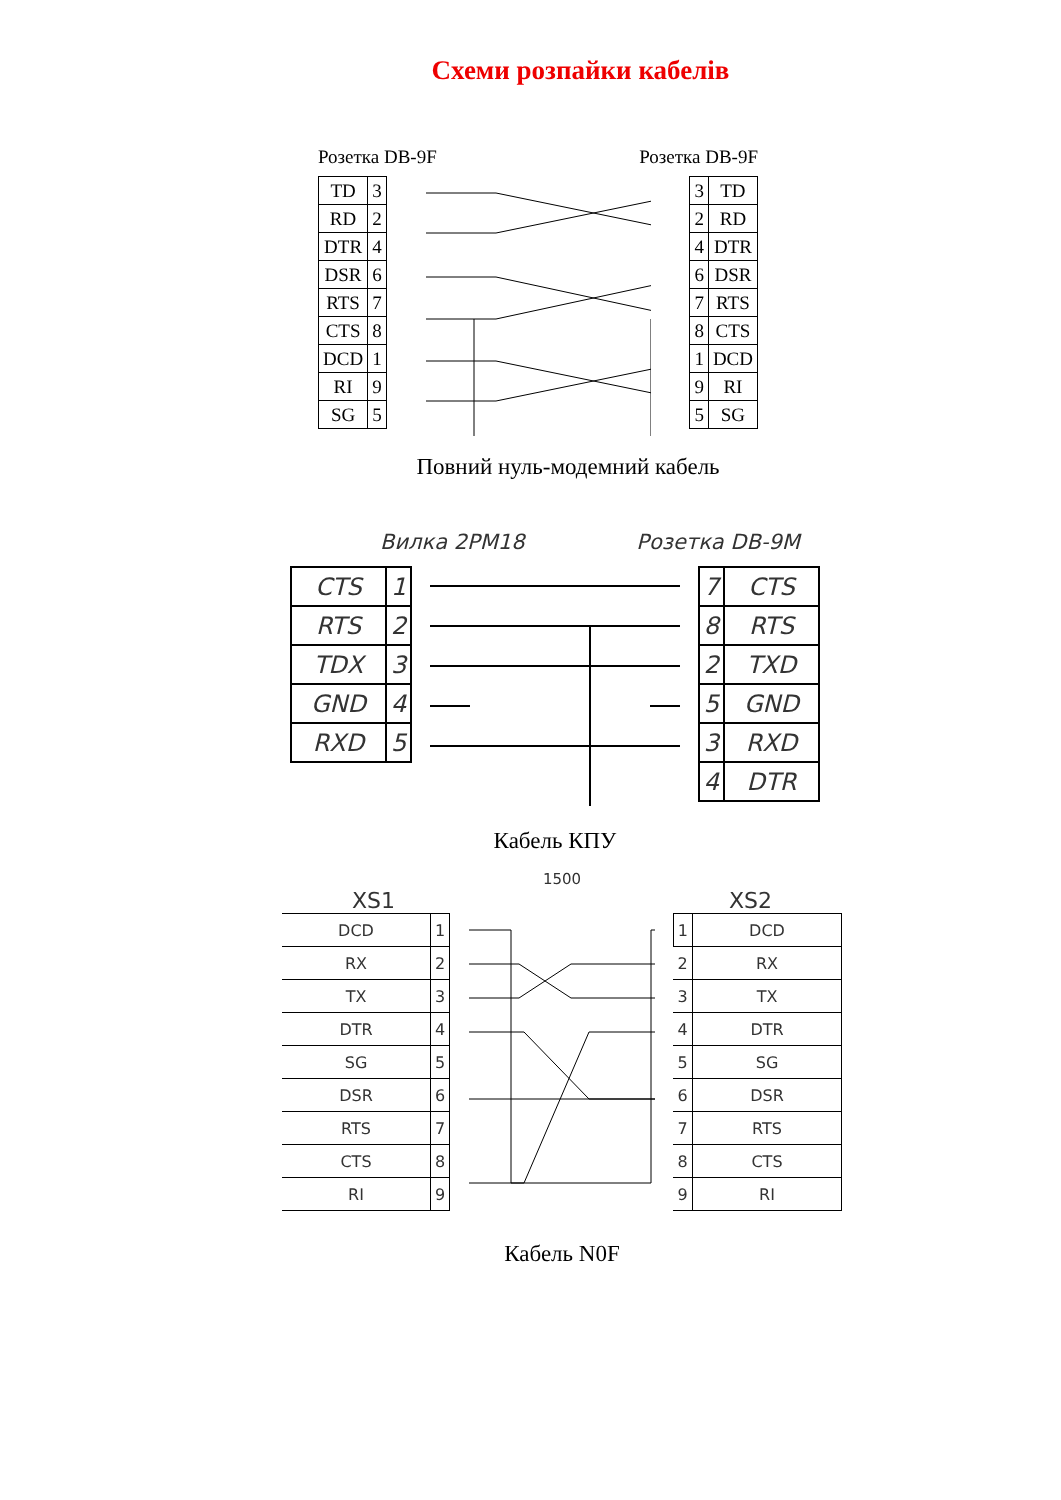Схеми розпайки кабелів
Розетка DB-9F Розетка DB-9F
| TD | 3 |
| RD | 2 |
| DTR | 4 |
| DSR | 6 |
| RTS | 7 |
| CTS | 8 |
| DCD | 1 |
| RI | 9 |
| SG | 5 |
| 3 | TD |
| 2 | RD |
| 4 | DTR |
| 6 | DSR |
| 7 | RTS |
| 8 | CTS |
| 1 | DCD |
| 9 | RI |
| 5 | SG |
Повний нуль-модемний кабель
Вилка 2PM18 Розетка DB-9M
| CTS | 1 |
| RTS | 2 |
| TDX | 3 |
| GND | 4 |
| RXD | 5 |
| 7 | CTS |
| 8 | RTS |
| 2 | TXD |
| 5 | GND |
| 3 | RXD |
| 4 | DTR |
Кабель КПУ
XS1 1500 XS2
| DCD | 1 |
| RX | 2 |
| TX | 3 |
| DTR | 4 |
| SG | 5 |
| DSR | 6 |
| RTS | 7 |
| CTS | 8 |
| RI | 9 |
| 1 | DCD |
| 2 | RX |
| 3 | TX |
| 4 | DTR |
| 5 | SG |
| 6 | DSR |
| 7 | RTS |
| 8 | CTS |
| 9 | RI |
Кабель N0F